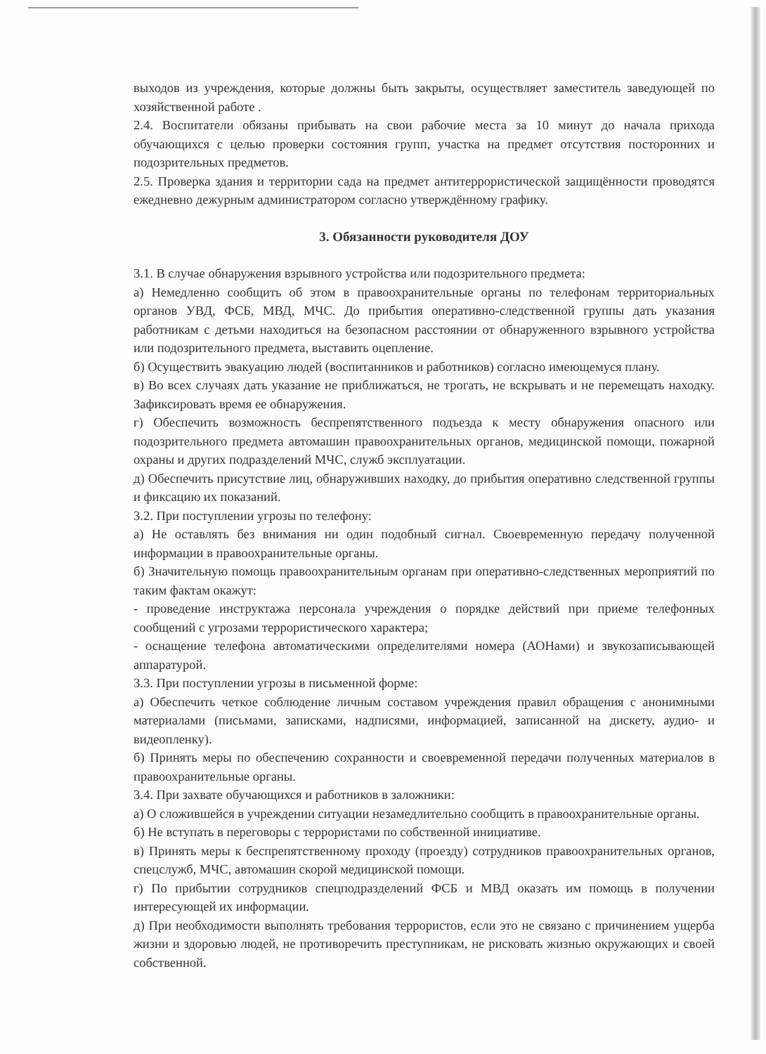выходов из учреждения, которые должны быть закрыты, осуществляет заместитель заведующей по хозяйственной работе .
2.4. Воспитатели обязаны прибывать на свои рабочие места за 10 минут до начала прихода обучающихся с целью проверки состояния групп, участка на предмет отсутствия посторонних и подозрительных предметов.
2.5. Проверка здания и территории сада на предмет антитеррористической защищённости проводятся ежедневно дежурным администратором согласно утверждённому графику.
3. Обязанности руководителя ДОУ
3.1. В случае обнаружения взрывного устройства или подозрительного предмета:
а) Немедленно сообщить об этом в правоохранительные органы по телефонам территориальных органов УВД, ФСБ, МВД, МЧС. До прибытия оперативно-следственной группы дать указания работникам с детьми находиться на безопасном расстоянии от обнаруженного взрывного устройства или подозрительного предмета, выставить оцепление.
б) Осуществить эвакуацию людей (воспитанников и работников) согласно имеющемуся плану.
в) Во всех случаях дать указание не приближаться, не трогать, не вскрывать и не перемещать находку. Зафиксировать время ее обнаружения.
г) Обеспечить возможность беспрепятственного подъезда к месту обнаружения опасного или подозрительного предмета автомашин правоохранительных органов, медицинской помощи, пожарной охраны и других подразделений МЧС, служб эксплуатации.
д) Обеспечить присутствие лиц, обнаруживших находку, до прибытия оперативно следственной группы и фиксацию их показаний.
3.2. При поступлении угрозы по телефону:
а) Не оставлять без внимания ни один подобный сигнал. Своевременную передачу полученной информации в правоохранительные органы.
б) Значительную помощь правоохранительным органам при оперативно-следственных мероприятий по таким фактам окажут:
- проведение инструктажа персонала учреждения о порядке действий при приеме телефонных сообщений с угрозами террористического характера;
- оснащение телефона автоматическими определителями номера (АОНами) и звукозаписывающей аппаратурой.
3.3. При поступлении угрозы в письменной форме:
а) Обеспечить четкое соблюдение личным составом учреждения правил обращения с анонимными материалами (письмами, записками, надписями, информацией, записанной на дискету, аудио- и видеопленку).
б) Принять меры по обеспечению сохранности и своевременной передачи полученных материалов в правоохранительные органы.
3.4. При захвате обучающихся и работников в заложники:
а) О сложившейся в учреждении ситуации незамедлительно сообщить в правоохранительные органы.
б) Не вступать в переговоры с террористами по собственной инициативе.
в) Принять меры к беспрепятственному проходу (проезду) сотрудников правоохранительных органов, спецслужб, МЧС, автомашин скорой медицинской помощи.
г) По прибытии сотрудников спецподразделений ФСБ и МВД оказать им помощь в получении интересующей их информации.
д) При необходимости выполнять требования террористов, если это не связано с причинением ущерба жизни и здоровью людей, не противоречить преступникам, не рисковать жизнью окружающих и своей собственной.